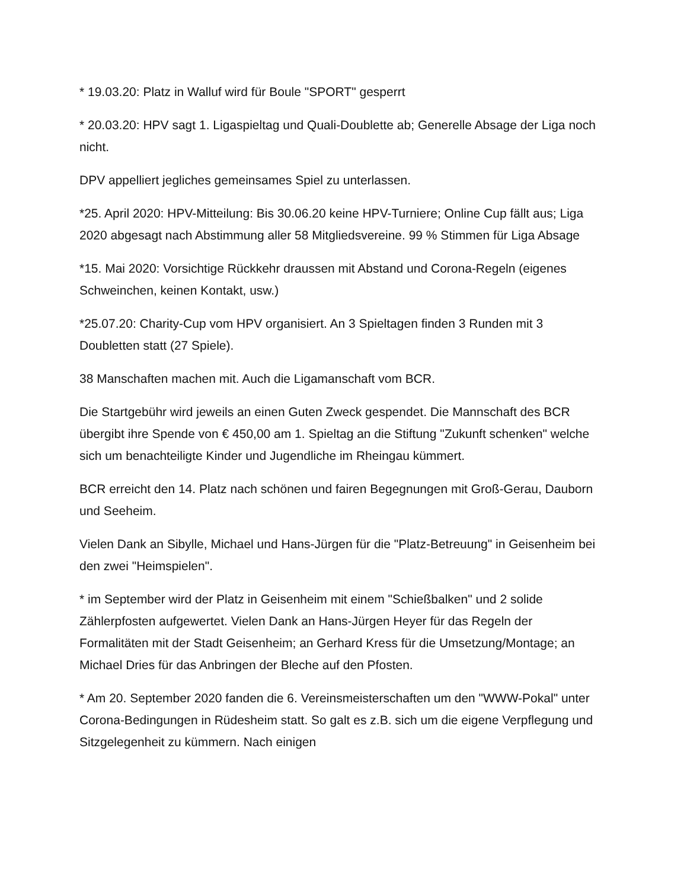* 19.03.20: Platz in Walluf wird für Boule "SPORT" gesperrt
* 20.03.20: HPV sagt 1. Ligaspieltag und Quali-Doublette ab; Generelle Absage der Liga noch nicht.
DPV appelliert jegliches gemeinsames Spiel zu unterlassen.
*25. April 2020: HPV-Mitteilung: Bis 30.06.20 keine HPV-Turniere; Online Cup fällt aus; Liga 2020 abgesagt nach Abstimmung aller 58 Mitgliedsvereine. 99 % Stimmen für Liga Absage
*15. Mai 2020: Vorsichtige Rückkehr draussen mit Abstand und Corona-Regeln (eigenes Schweinchen, keinen Kontakt, usw.)
*25.07.20: Charity-Cup vom HPV organisiert. An 3 Spieltagen finden 3 Runden mit 3 Doubletten statt (27 Spiele).
38 Manschaften machen mit. Auch die Ligamanschaft vom BCR.
Die Startgebühr wird jeweils an einen Guten Zweck gespendet. Die Mannschaft des BCR übergibt ihre Spende von € 450,00 am 1. Spieltag an die Stiftung "Zukunft schenken" welche sich um benachteiligte Kinder und Jugendliche im Rheingau kümmert.
BCR erreicht den 14. Platz nach schönen und fairen Begegnungen mit Groß-Gerau, Dauborn und Seeheim.
Vielen Dank an Sibylle, Michael und Hans-Jürgen für die "Platz-Betreuung" in Geisenheim bei den zwei "Heimspielen".
* im September wird der Platz in Geisenheim mit einem "Schießbalken" und 2 solide Zählerpfosten aufgewertet. Vielen Dank an Hans-Jürgen Heyer für das Regeln der Formalitäten mit der Stadt Geisenheim; an Gerhard Kress für die Umsetzung/Montage; an Michael Dries für das Anbringen der Bleche auf den Pfosten.
* Am 20. September 2020 fanden die 6. Vereinsmeisterschaften um den "WWW-Pokal" unter Corona-Bedingungen in Rüdesheim statt. So galt es z.B. sich um die eigene Verpflegung und Sitzgelegenheit zu kümmern. Nach einigen